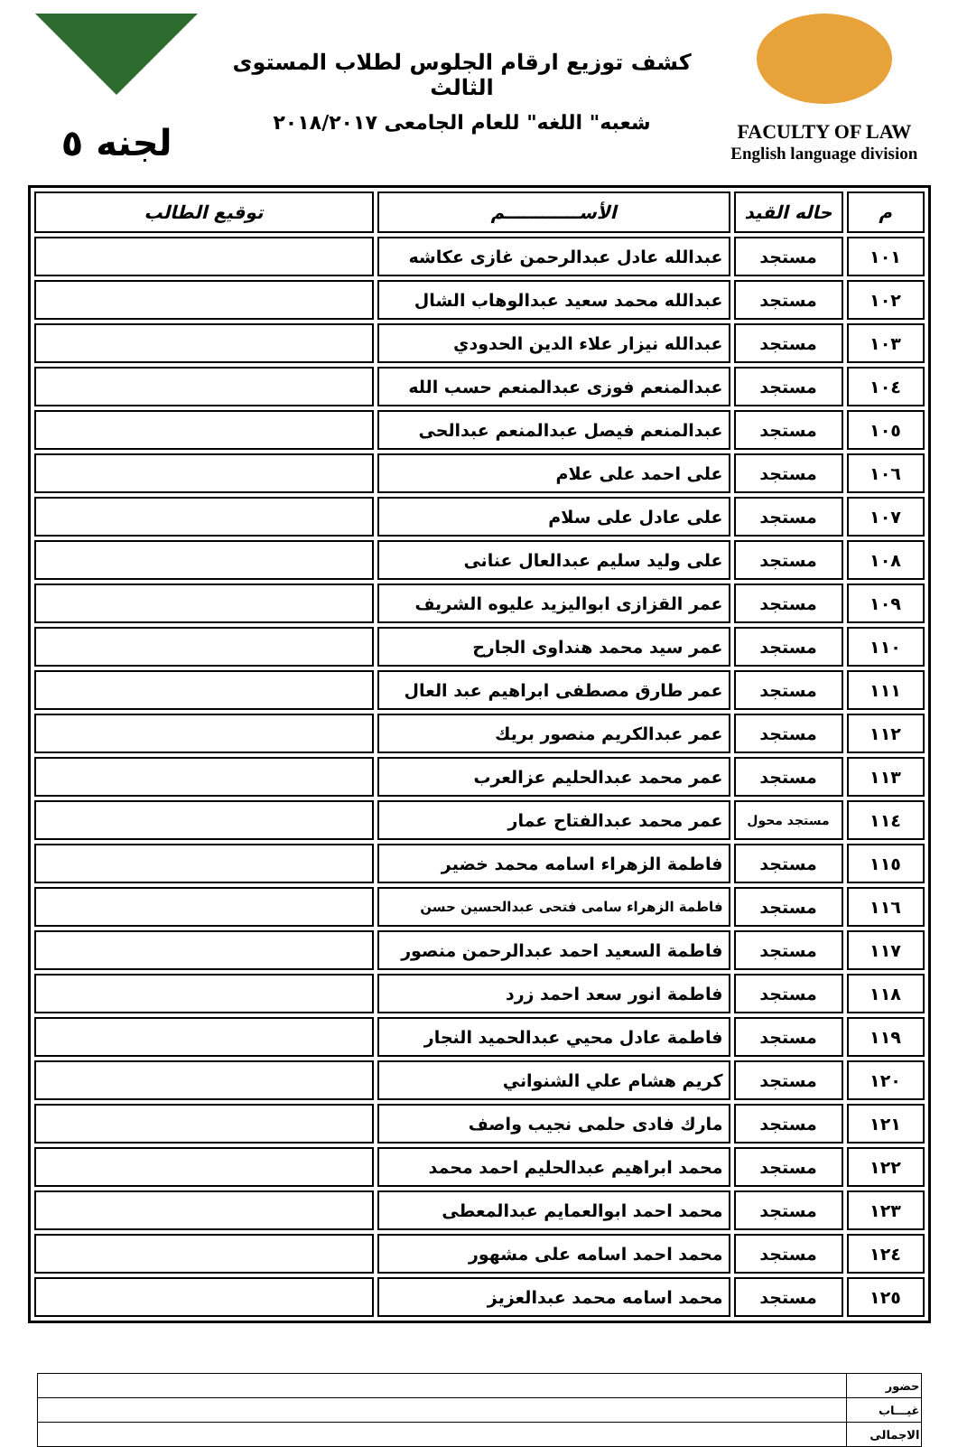FACULTY OF LAW
English language division
كشف توزيع ارقام الجلوس لطلاب المستوى الثالث
شعبه" اللغه" للعام الجامعى ٢٠١٨/٢٠١٧
لجنه ٥
| م | حاله القيد | الأســــــــــــم | توقيع الطالب |
| --- | --- | --- | --- |
| ١٠١ | مستجد | عبدالله عادل عبدالرحمن غازى عكاشه | |
| ١٠٢ | مستجد | عبدالله محمد سعيد عبدالوهاب الشال | |
| ١٠٣ | مستجد | عبدالله نيزار علاء الدين الحدودي | |
| ١٠٤ | مستجد | عبدالمنعم فوزى عبدالمنعم حسب الله | |
| ١٠٥ | مستجد | عبدالمنعم فيصل عبدالمنعم عبدالحى | |
| ١٠٦ | مستجد | على احمد على علام | |
| ١٠٧ | مستجد | على عادل على سلام | |
| ١٠٨ | مستجد | على وليد سليم عبدالعال عنانى | |
| ١٠٩ | مستجد | عمر القزازى ابواليزيد عليوه الشريف | |
| ١١٠ | مستجد | عمر سيد محمد هنداوى الجارح | |
| ١١١ | مستجد | عمر طارق مصطفى ابراهيم عبد العال | |
| ١١٢ | مستجد | عمر عبدالكريم منصور بريك | |
| ١١٣ | مستجد | عمر محمد عبدالحليم عزالعرب | |
| ١١٤ | مستجد محول | عمر محمد عبدالفتاح عمار | |
| ١١٥ | مستجد | فاطمة الزهراء اسامه محمد خضير | |
| ١١٦ | مستجد | فاطمة الزهراء سامى فتحى عبدالحسين حسن | |
| ١١٧ | مستجد | فاطمة السعيد احمد عبدالرحمن منصور | |
| ١١٨ | مستجد | فاطمة انور سعد احمد زرد | |
| ١١٩ | مستجد | فاطمة عادل محيي عبدالحميد النجار | |
| ١٢٠ | مستجد | كريم هشام علي الشنواني | |
| ١٢١ | مستجد | مارك فادى حلمى نجيب واصف | |
| ١٢٢ | مستجد | محمد ابراهيم عبدالحليم احمد محمد | |
| ١٢٣ | مستجد | محمد احمد ابوالعمايم عبدالمعطى | |
| ١٢٤ | مستجد | محمد احمد اسامه على مشهور | |
| ١٢٥ | مستجد | محمد اسامه محمد عبدالعزيز | |
| حضور | |
| غيـــاب | |
| الاجمالى | |